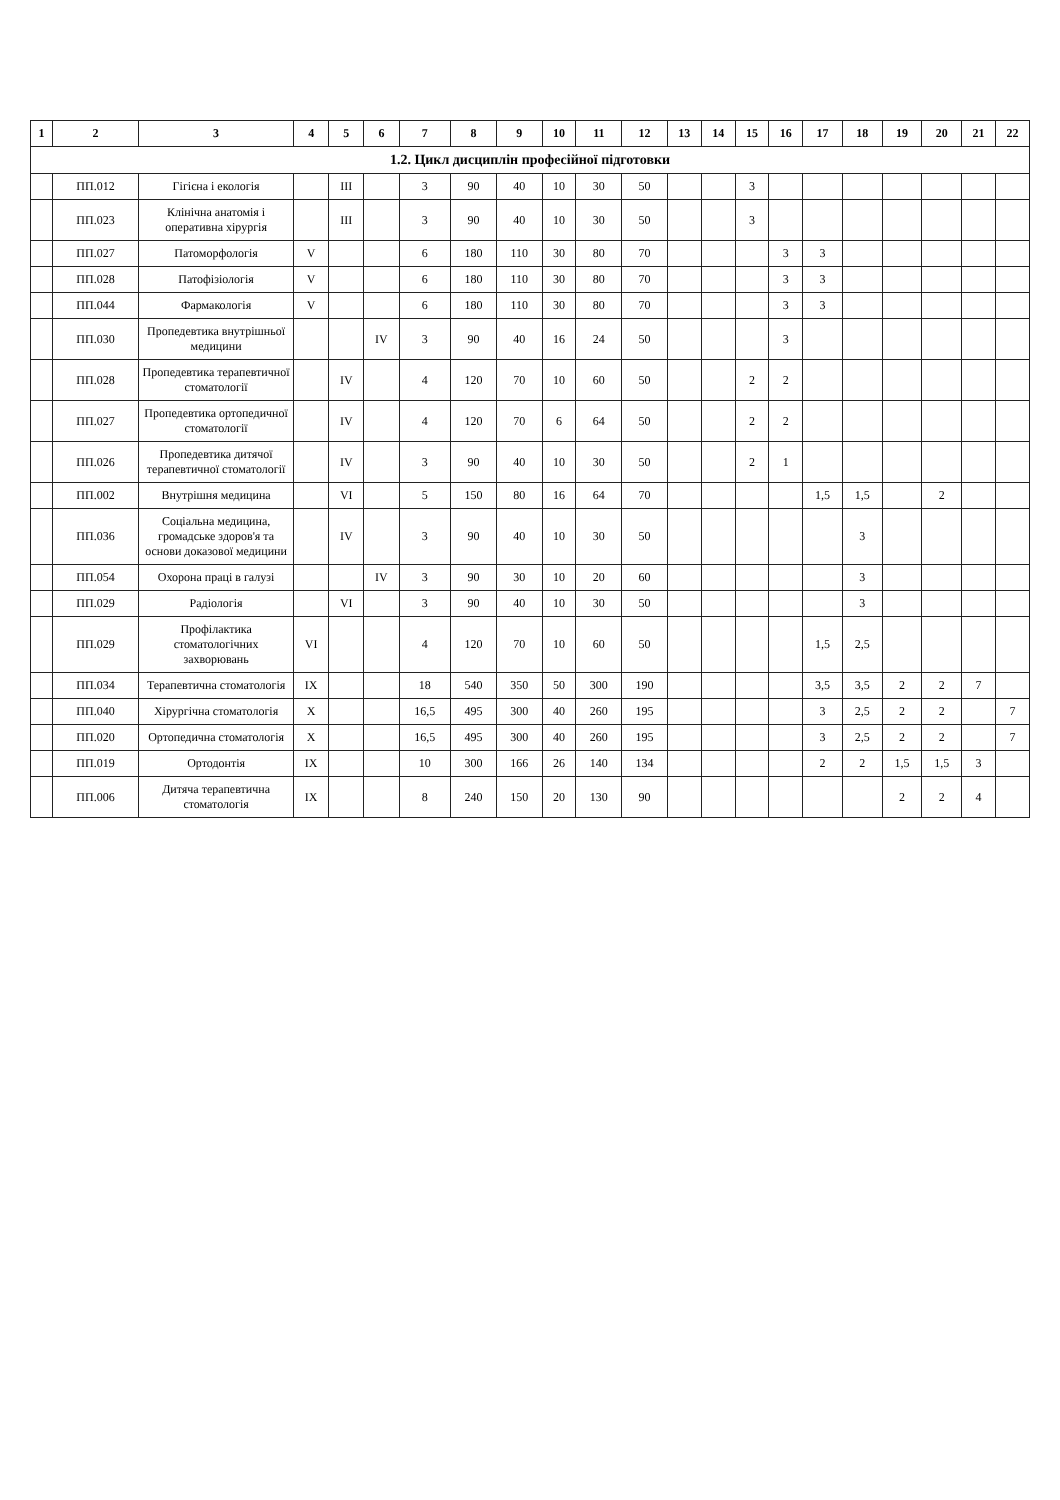| 1 | 2 | 3 | 4 | 5 | 6 | 7 | 8 | 9 | 10 | 11 | 12 | 13 | 14 | 15 | 16 | 17 | 18 | 19 | 20 | 21 | 22 |
| --- | --- | --- | --- | --- | --- | --- | --- | --- | --- | --- | --- | --- | --- | --- | --- | --- | --- | --- | --- | --- | --- |
| 1.2. Цикл дисциплін професійної підготовки | | | | | | | | | | | | | | | | | | | | | |
| | ПП.012 | Гігієна і екологія | | III | | 3 | 90 | 40 | 10 | 30 | 50 | | | 3 | | | | | | | |
| | ПП.023 | Клінічна анатомія і оперативна хірургія | | III | | 3 | 90 | 40 | 10 | 30 | 50 | | | 3 | | | | | | | |
| | ПП.027 | Патоморфологія | V | | | 6 | 180 | 110 | 30 | 80 | 70 | | | | 3 | 3 | | | | | |
| | ПП.028 | Патофізіологія | V | | | 6 | 180 | 110 | 30 | 80 | 70 | | | | 3 | 3 | | | | | |
| | ПП.044 | Фармакологія | V | | | 6 | 180 | 110 | 30 | 80 | 70 | | | | 3 | 3 | | | | | |
| | ПП.030 | Пропедевтика внутрішньої медицини | | | IV | 3 | 90 | 40 | 16 | 24 | 50 | | | | 3 | | | | | | |
| | ПП.028 | Пропедевтика терапевтичної стоматології | | IV | | 4 | 120 | 70 | 10 | 60 | 50 | | | 2 | 2 | | | | | | |
| | ПП.027 | Пропедевтика ортопедичної стоматології | | IV | | 4 | 120 | 70 | 6 | 64 | 50 | | | 2 | 2 | | | | | | |
| | ПП.026 | Пропедевтика дитячої терапевтичної стоматології | | IV | | 3 | 90 | 40 | 10 | 30 | 50 | | | 2 | 1 | | | | | | |
| | ПП.002 | Внутрішня медицина | | VI | | 5 | 150 | 80 | 16 | 64 | 70 | | | | | 1,5 | 1,5 | | 2 | | |
| | ПП.036 | Соціальна медицина, громадське здоров'я та основи доказової медицини | | IV | | 3 | 90 | 40 | 10 | 30 | 50 | | | | | | 3 | | | | |
| | ПП.054 | Охорона праці в галузі | | | IV | 3 | 90 | 30 | 10 | 20 | 60 | | | | | | 3 | | | | |
| | ПП.029 | Радіологія | | VI | | 3 | 90 | 40 | 10 | 30 | 50 | | | | | | 3 | | | | |
| | ПП.029 | Профілактика стоматологічних захворювань | VI | | | 4 | 120 | 70 | 10 | 60 | 50 | | | | | 1,5 | 2,5 | | | | |
| | ПП.034 | Терапевтична стоматологія | IX | | | 18 | 540 | 350 | 50 | 300 | 190 | | | | | 3,5 | 3,5 | 2 | 2 | 7 | |
| | ПП.040 | Хірургічна стоматологія | X | | | 16,5 | 495 | 300 | 40 | 260 | 195 | | | | | 3 | 2,5 | 2 | 2 | | 7 |
| | ПП.020 | Ортопедична стоматологія | X | | | 16,5 | 495 | 300 | 40 | 260 | 195 | | | | | 3 | 2,5 | 2 | 2 | | 7 |
| | ПП.019 | Ортодонтія | IX | | | 10 | 300 | 166 | 26 | 140 | 134 | | | | | 2 | 2 | 1,5 | 1,5 | 3 | |
| | ПП.006 | Дитяча терапевтична стоматологія | IX | | | 8 | 240 | 150 | 20 | 130 | 90 | | | | | | | 2 | 2 | 4 | |